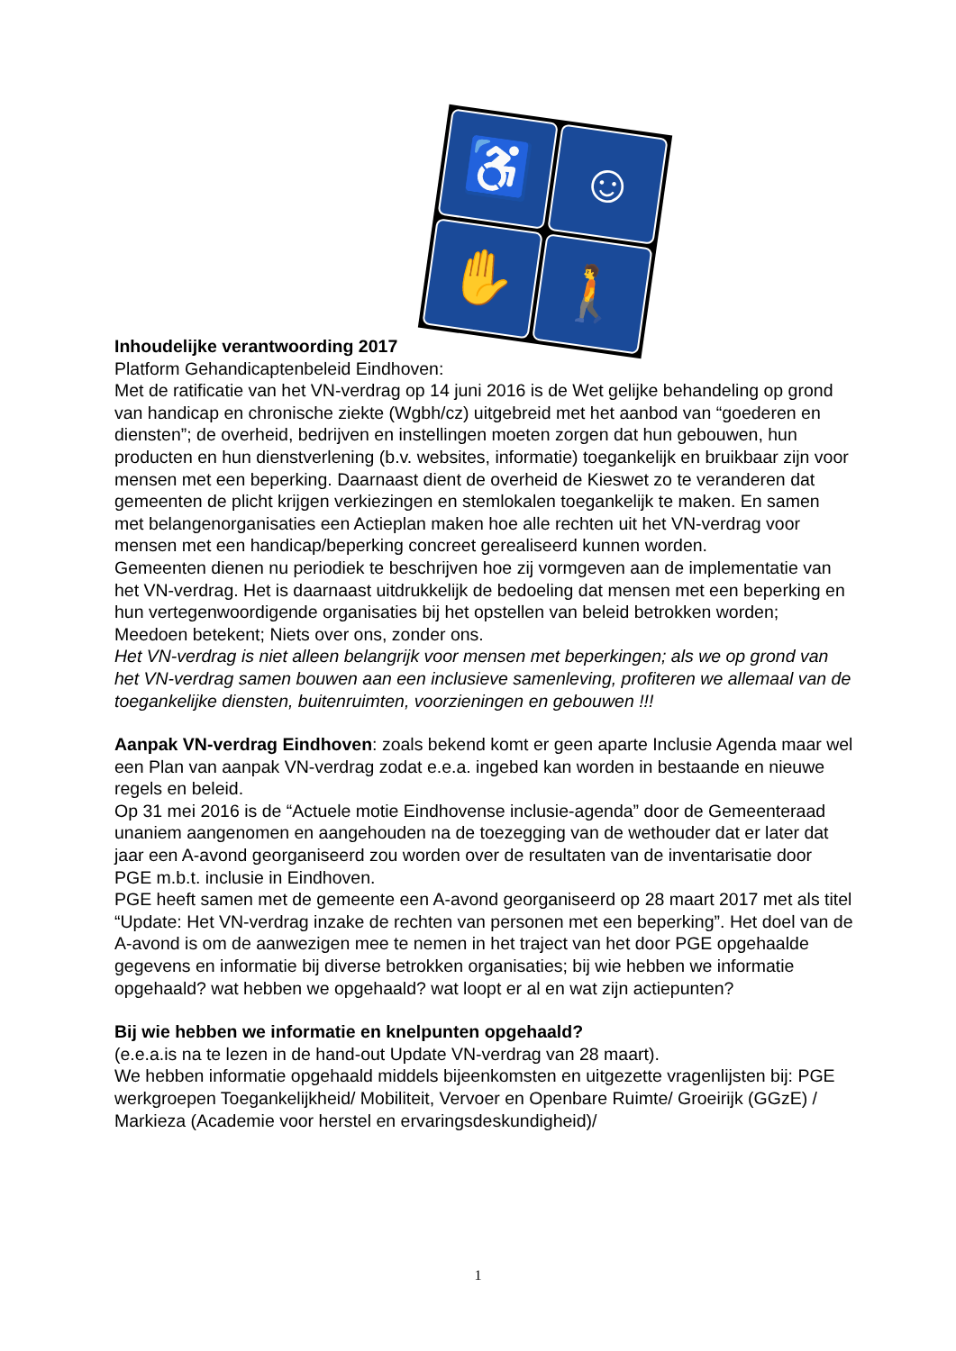♿
☺
✋
🚶
Inhoudelijke verantwoording 2017
Platform Gehandicaptenbeleid Eindhoven:
Met de ratificatie van het VN-verdrag op 14 juni 2016 is de Wet gelijke behandeling op grond van handicap en chronische ziekte (Wgbh/cz) uitgebreid met het aanbod van “goederen en diensten”; de overheid, bedrijven en instellingen moeten zorgen dat hun gebouwen, hun producten en hun dienstverlening (b.v. websites, informatie) toegankelijk en bruikbaar zijn voor mensen met een beperking. Daarnaast dient de overheid de Kieswet zo te veranderen dat gemeenten de plicht krijgen verkiezingen en stemlokalen toegankelijk te maken. En samen met belangenorganisaties een Actieplan maken hoe alle rechten uit het VN-verdrag voor mensen met een handicap/beperking concreet gerealiseerd kunnen worden.
Gemeenten dienen nu periodiek te beschrijven hoe zij vormgeven aan de implementatie van het VN-verdrag. Het is daarnaast uitdrukkelijk de bedoeling dat mensen met een beperking en hun vertegenwoordigende organisaties bij het opstellen van beleid betrokken worden; Meedoen betekent; Niets over ons, zonder ons.
Het VN-verdrag is niet alleen belangrijk voor mensen met beperkingen; als we op grond van het VN-verdrag samen bouwen aan een inclusieve samenleving, profiteren we allemaal van de toegankelijke diensten, buitenruimten, voorzieningen en gebouwen !!!
Aanpak VN-verdrag Eindhoven: zoals bekend komt er geen aparte Inclusie Agenda maar wel een Plan van aanpak VN-verdrag zodat e.e.a. ingebed kan worden in bestaande en nieuwe regels en beleid.
Op 31 mei 2016 is de “Actuele motie Eindhovense inclusie-agenda” door de Gemeenteraad unaniem aangenomen en aangehouden na de toezegging van de wethouder dat er later dat jaar een A-avond georganiseerd zou worden over de resultaten van de inventarisatie door PGE m.b.t. inclusie in Eindhoven.
PGE heeft samen met de gemeente een A-avond georganiseerd op 28 maart 2017 met als titel “Update: Het VN-verdrag inzake de rechten van personen met een beperking”. Het doel van de A-avond is om de aanwezigen mee te nemen in het traject van het door PGE opgehaalde gegevens en informatie bij diverse betrokken organisaties; bij wie hebben we informatie opgehaald? wat hebben we opgehaald? wat loopt er al en wat zijn actiepunten?
Bij wie hebben we informatie en knelpunten opgehaald?
(e.e.a.is na te lezen in de hand-out Update VN-verdrag van 28 maart).
We hebben informatie opgehaald middels bijeenkomsten en uitgezette vragenlijsten bij: PGE werkgroepen Toegankelijkheid/ Mobiliteit, Vervoer en Openbare Ruimte/ Groeirijk (GGzE) / Markieza (Academie voor herstel en ervaringsdeskundigheid)/
1